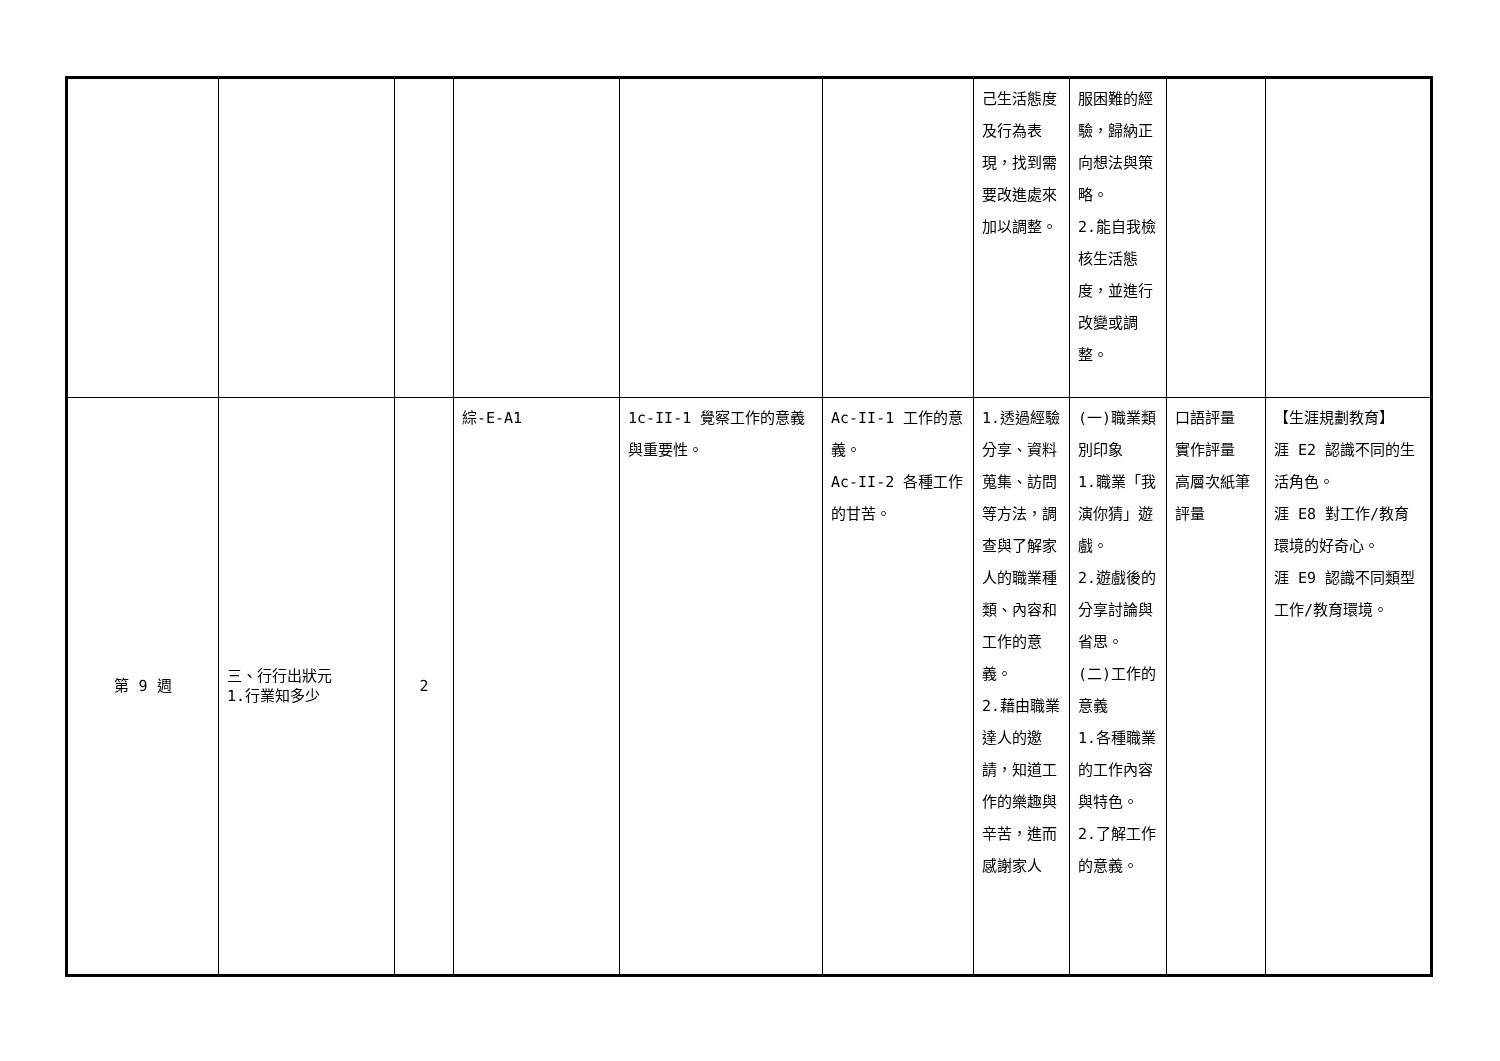| | | | | | | 己生活態度及行為表現，找到需要改進處來加以調整。 | 服困難的經驗，歸納正向想法與策略。 2.能自我檢核生活態度，並進行改變或調整。 | | |
| 第 9 週 | 三、行行出狀元 1.行業知多少 | 2 | 綜-E-A1 | 1c-II-1 覺察工作的意義與重要性。 | Ac-II-1 工作的意義。 Ac-II-2 各種工作的甘苦。 | 1.透過經驗分享、資料蒐集、訪問等方法，調查與了解家人的職業種類、內容和工作的意義。 2.藉由職業達人的邀請，知道工作的樂趣與辛苦，進而感謝家人 | (一)職業類別印象 1.職業「我演你猜」遊戲。 2.遊戲後的分享討論與省思。 (二)工作的意義 1.各種職業的工作內容與特色。 2.了解工作的意義。 | 口語評量 實作評量 高層次紙筆評量 | 【生涯規劃教育】 涯 E2 認識不同的生活角色。 涯 E8 對工作/教育環境的好奇心。 涯 E9 認識不同類型工作/教育環境。 |